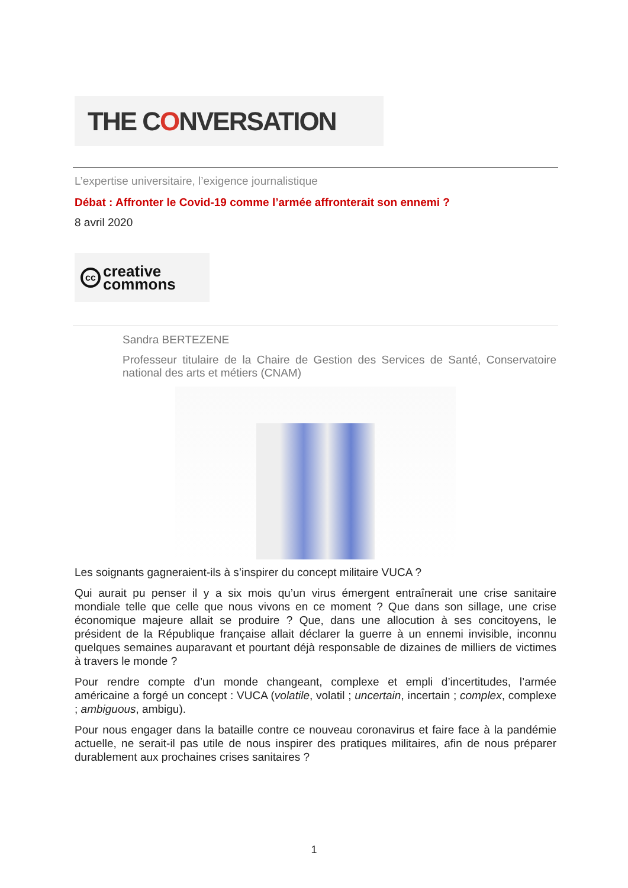THE C O NVERSATION
L’expertise universitaire, l’exigence journalistique
Débat : Affronter le Covid-19 comme l’armée affronterait son ennemi ?
8 avril 2020
cc
creative
commons
Sandra BERTEZENE
Professeur titulaire de la Chaire de Gestion des Services de Santé, Conservatoire national des arts et métiers (CNAM)
Les soignants gagneraient-ils à s’inspirer du concept militaire VUCA ?
Qui aurait pu penser il y a six mois qu’un virus émergent entraînerait une crise sanitaire mondiale telle que celle que nous vivons en ce moment ? Que dans son sillage, une crise économique majeure allait se produire ? Que, dans une allocution à ses concitoyens, le président de la République française allait déclarer la guerre à un ennemi invisible, inconnu quelques semaines auparavant et pourtant déjà responsable de dizaines de milliers de victimes à travers le monde ?
Pour rendre compte d’un monde changeant, complexe et empli d’incertitudes, l’armée américaine a forgé un concept : VUCA (volatile, volatil ; uncertain, incertain ; complex, complexe ; ambiguous, ambigu).
Pour nous engager dans la bataille contre ce nouveau coronavirus et faire face à la pandémie actuelle, ne serait-il pas utile de nous inspirer des pratiques militaires, afin de nous préparer durablement aux prochaines crises sanitaires ?
1